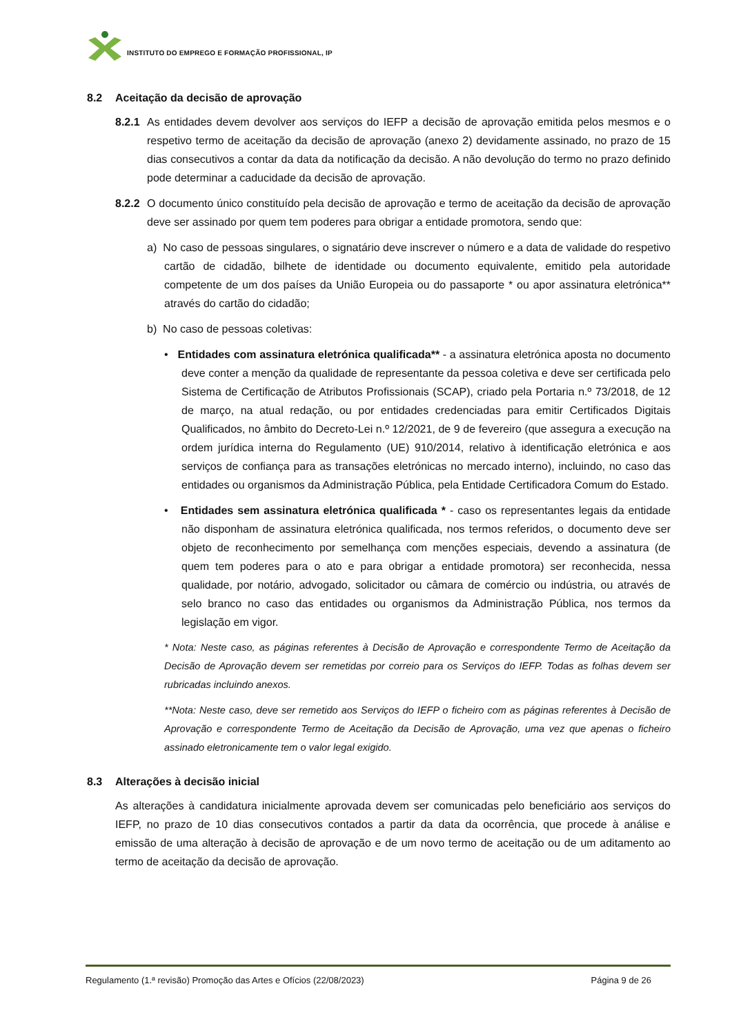INSTITUTO DO EMPREGO E FORMAÇÃO PROFISSIONAL, IP
8.2 Aceitação da decisão de aprovação
8.2.1 As entidades devem devolver aos serviços do IEFP a decisão de aprovação emitida pelos mesmos e o respetivo termo de aceitação da decisão de aprovação (anexo 2) devidamente assinado, no prazo de 15 dias consecutivos a contar da data da notificação da decisão. A não devolução do termo no prazo definido pode determinar a caducidade da decisão de aprovação.
8.2.2 O documento único constituído pela decisão de aprovação e termo de aceitação da decisão de aprovação deve ser assinado por quem tem poderes para obrigar a entidade promotora, sendo que:
a) No caso de pessoas singulares, o signatário deve inscrever o número e a data de validade do respetivo cartão de cidadão, bilhete de identidade ou documento equivalente, emitido pela autoridade competente de um dos países da União Europeia ou do passaporte * ou apor assinatura eletrónica** através do cartão do cidadão;
b) No caso de pessoas coletivas:
• Entidades com assinatura eletrónica qualificada** - a assinatura eletrónica aposta no documento deve conter a menção da qualidade de representante da pessoa coletiva e deve ser certificada pelo Sistema de Certificação de Atributos Profissionais (SCAP), criado pela Portaria n.º 73/2018, de 12 de março, na atual redação, ou por entidades credenciadas para emitir Certificados Digitais Qualificados, no âmbito do Decreto-Lei n.º 12/2021, de 9 de fevereiro (que assegura a execução na ordem jurídica interna do Regulamento (UE) 910/2014, relativo à identificação eletrónica e aos serviços de confiança para as transações eletrónicas no mercado interno), incluindo, no caso das entidades ou organismos da Administração Pública, pela Entidade Certificadora Comum do Estado.
• Entidades sem assinatura eletrónica qualificada * - caso os representantes legais da entidade não disponham de assinatura eletrónica qualificada, nos termos referidos, o documento deve ser objeto de reconhecimento por semelhança com menções especiais, devendo a assinatura (de quem tem poderes para o ato e para obrigar a entidade promotora) ser reconhecida, nessa qualidade, por notário, advogado, solicitador ou câmara de comércio ou indústria, ou através de selo branco no caso das entidades ou organismos da Administração Pública, nos termos da legislação em vigor.
* Nota: Neste caso, as páginas referentes à Decisão de Aprovação e correspondente Termo de Aceitação da Decisão de Aprovação devem ser remetidas por correio para os Serviços do IEFP. Todas as folhas devem ser rubricadas incluindo anexos.
**Nota: Neste caso, deve ser remetido aos Serviços do IEFP o ficheiro com as páginas referentes à Decisão de Aprovação e correspondente Termo de Aceitação da Decisão de Aprovação, uma vez que apenas o ficheiro assinado eletronicamente tem o valor legal exigido.
8.3 Alterações à decisão inicial
As alterações à candidatura inicialmente aprovada devem ser comunicadas pelo beneficiário aos serviços do IEFP, no prazo de 10 dias consecutivos contados a partir da data da ocorrência, que procede à análise e emissão de uma alteração à decisão de aprovação e de um novo termo de aceitação ou de um aditamento ao termo de aceitação da decisão de aprovação.
Regulamento (1.ª revisão) Promoção das Artes e Ofícios (22/08/2023) Página 9 de 26